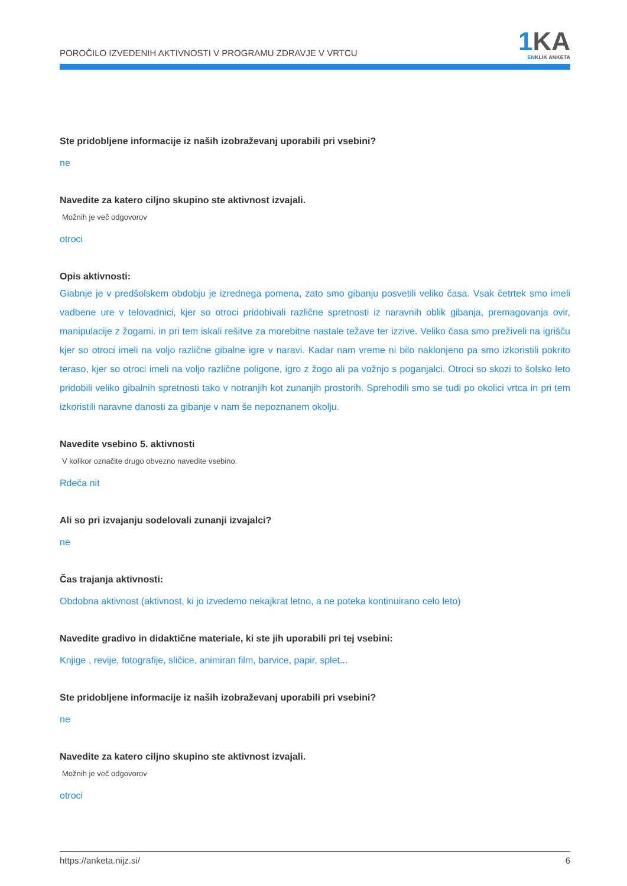POROČILO IZVEDENIH AKTIVNOSTI V PROGRAMU ZDRAVJE V VRTCU
1 KA
ENKLIK ANKETA
Ste pridobljene informacije iz naših izobraževanj uporabili pri vsebini?
ne
Navedite za katero ciljno skupino ste aktivnost izvajali.
Možnih je več odgovorov
otroci
Opis aktivnosti:
Giabnje je v predšolskem obdobju je izrednega pomena, zato smo gibanju posvetili veliko časa. Vsak četrtek smo imeli vadbene ure v telovadnici, kjer so otroci pridobivali različne spretnosti iz naravnih oblik gibanja, premagovanja ovir, manipulacije z žogami. in pri tem iskali rešitve za morebitne nastale težave ter izzive. Veliko časa smo preživeli na igrišču kjer so otroci imeli na voljo različne gibalne igre v naravi. Kadar nam vreme ni bilo naklonjeno pa smo izkoristili pokrito teraso, kjer so otroci imeli na voljo različne poligone, igro z žogo ali pa vožnjo s poganjalci. Otroci so skozi to šolsko leto pridobili veliko gibalnih spretnosti tako v notranjih kot zunanjih prostorih. Sprehodili smo se tudi po okolici vrtca in pri tem izkoristili naravne danosti za gibanje v nam še nepoznanem okolju.
Navedite vsebino 5. aktivnosti
V kolikor označite drugo obvezno navedite vsebino.
Rdeča nit
Ali so pri izvajanju sodelovali zunanji izvajalci?
ne
Čas trajanja aktivnosti:
Obdobna aktivnost (aktivnost, ki jo izvedemo nekajkrat letno, a ne poteka kontinuirano celo leto)
Navedite gradivo in didaktične materiale, ki ste jih uporabili pri tej vsebini:
Knjige , revije, fotografije, sličice, animiran film, barvice, papir, splet...
Ste pridobljene informacije iz naših izobraževanj uporabili pri vsebini?
ne
Navedite za katero ciljno skupino ste aktivnost izvajali.
Možnih je več odgovorov
otroci
https://anketa.nijz.si/ 6